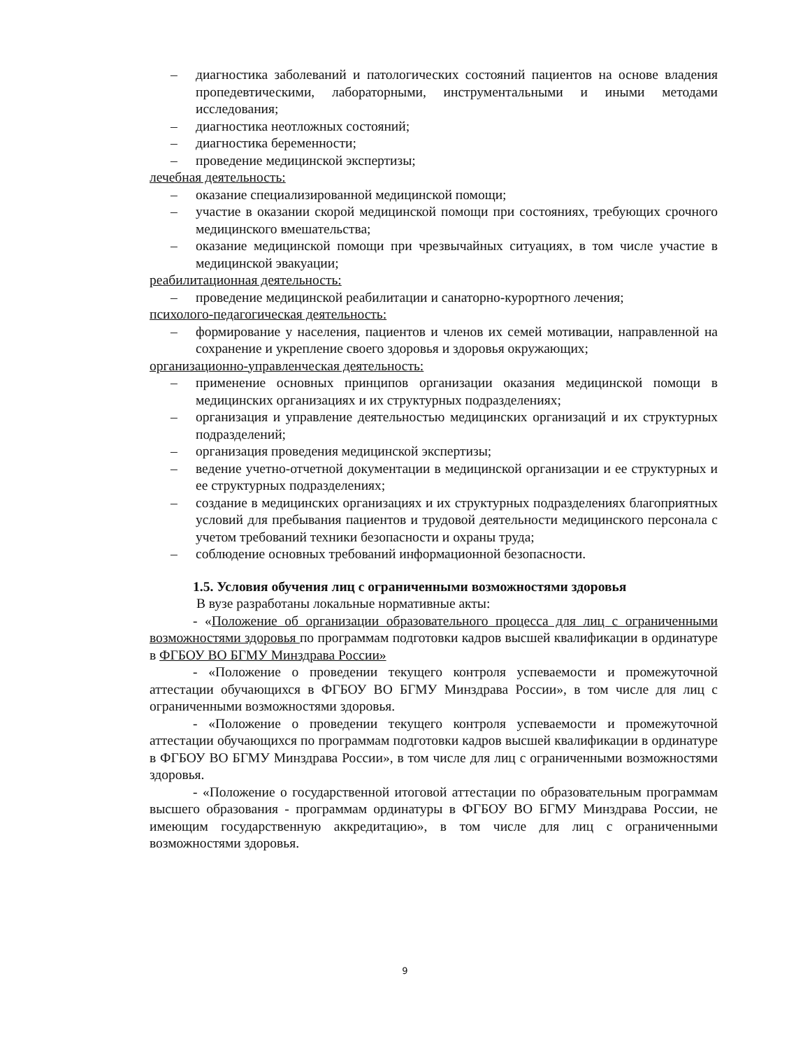– диагностика заболеваний и патологических состояний пациентов на основе владения пропедевтическими, лабораторными, инструментальными и иными методами исследования;
– диагностика неотложных состояний;
– диагностика беременности;
– проведение медицинской экспертизы;
лечебная деятельность:
– оказание специализированной медицинской помощи;
– участие в оказании скорой медицинской помощи при состояниях, требующих срочного медицинского вмешательства;
– оказание медицинской помощи при чрезвычайных ситуациях, в том числе участие в медицинской эвакуации;
реабилитационная деятельность:
– проведение медицинской реабилитации и санаторно-курортного лечения;
психолого-педагогическая деятельность:
– формирование у населения, пациентов и членов их семей мотивации, направленной на сохранение и укрепление своего здоровья и здоровья окружающих;
организационно-управленческая деятельность:
– применение основных принципов организации оказания медицинской помощи в медицинских организациях и их структурных подразделениях;
– организация и управление деятельностью медицинских организаций и их структурных подразделений;
– организация проведения медицинской экспертизы;
– ведение учетно-отчетной документации в медицинской организации и ее структурных и ее структурных подразделениях;
– создание в медицинских организациях и их структурных подразделениях благоприятных условий для пребывания пациентов и трудовой деятельности медицинского персонала с учетом требований техники безопасности и охраны труда;
– соблюдение основных требований информационной безопасности.
1.5. Условия обучения лиц с ограниченными возможностями здоровья
В вузе разработаны локальные нормативные акты:
- «Положение об организации образовательного процесса для лиц с ограниченными возможностями здоровья по программам подготовки кадров высшей квалификации в ординатуре в ФГБОУ ВО БГМУ Минздрава России»
- «Положение о проведении текущего контроля успеваемости и промежуточной аттестации обучающихся в ФГБОУ ВО БГМУ Минздрава России», в том числе для лиц с ограниченными возможностями здоровья.
- «Положение о проведении текущего контроля успеваемости и промежуточной аттестации обучающихся по программам подготовки кадров высшей квалификации в ординатуре в ФГБОУ ВО БГМУ Минздрава России», в том числе для лиц с ограниченными возможностями здоровья.
- «Положение о государственной итоговой аттестации по образовательным программам высшего образования - программам ординатуры в ФГБОУ ВО БГМУ Минздрава России, не имеющим государственную аккредитацию», в том числе для лиц с ограниченными возможностями здоровья.
9